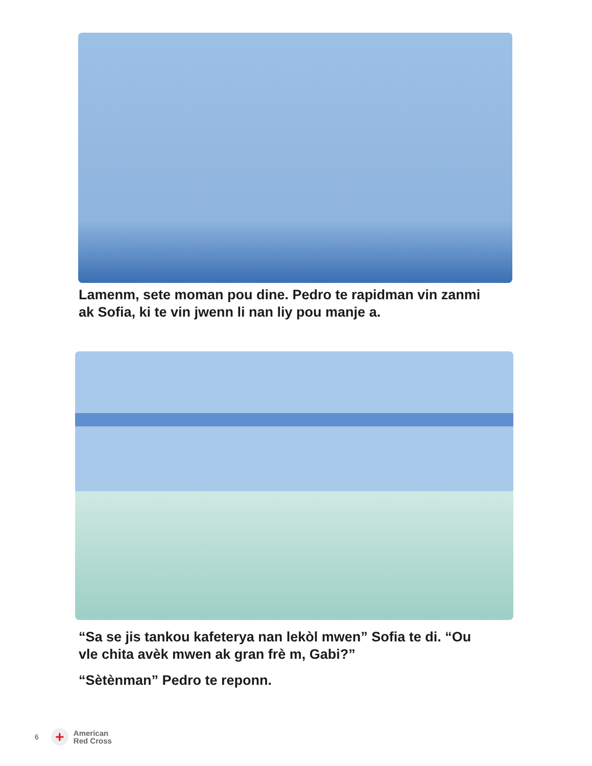Lamenm, sete moman pou dine. Pedro te rapidman vin zanmi
ak Sofia, ki te vin jwenn li nan liy pou manje a.
“Sa se jis tankou kafeterya nan lekòl mwen” Sofia te di. “Ou
vle chita avèk mwen ak gran frè m, Gabi?”
“Sètènman” Pedro te reponn.
6
+
American
Red Cross